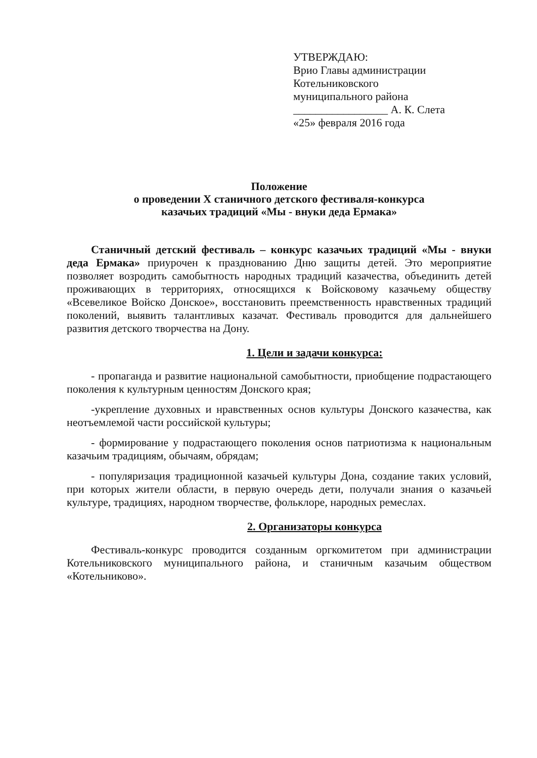УТВЕРЖДАЮ:
Врио Главы администрации
Котельниковского
муниципального района
_________________ А. К. Слета
«25» февраля 2016 года
Положение
о проведении X станичного детского фестиваля-конкурса
казачьих традиций «Мы - внуки деда Ермака»
Станичный детский фестиваль – конкурс казачьих традиций «Мы - внуки деда Ермака» приурочен к празднованию Дню защиты детей. Это мероприятие позволяет возродить самобытность народных традиций казачества, объединить детей проживающих в территориях, относящихся к Войсковому казачьему обществу «Всевеликое Войско Донское», восстановить преемственность нравственных традиций поколений, выявить талантливых казачат. Фестиваль проводится для дальнейшего развития детского творчества на Дону.
1. Цели и задачи конкурса:
- пропаганда и развитие национальной самобытности, приобщение подрастающего поколения к культурным ценностям Донского края;
-укрепление духовных и нравственных основ культуры Донского казачества, как неотъемлемой части российской культуры;
- формирование у подрастающего поколения основ патриотизма к национальным казачьим традициям, обычаям, обрядам;
- популяризация традиционной казачьей культуры Дона, создание таких условий, при которых жители области, в первую очередь дети, получали знания о казачьей культуре, традициях, народном творчестве, фольклоре, народных ремеслах.
2. Организаторы конкурса
Фестиваль-конкурс проводится созданным оргкомитетом при администрации Котельниковского муниципального района, и станичным казачьим обществом «Котельниково».